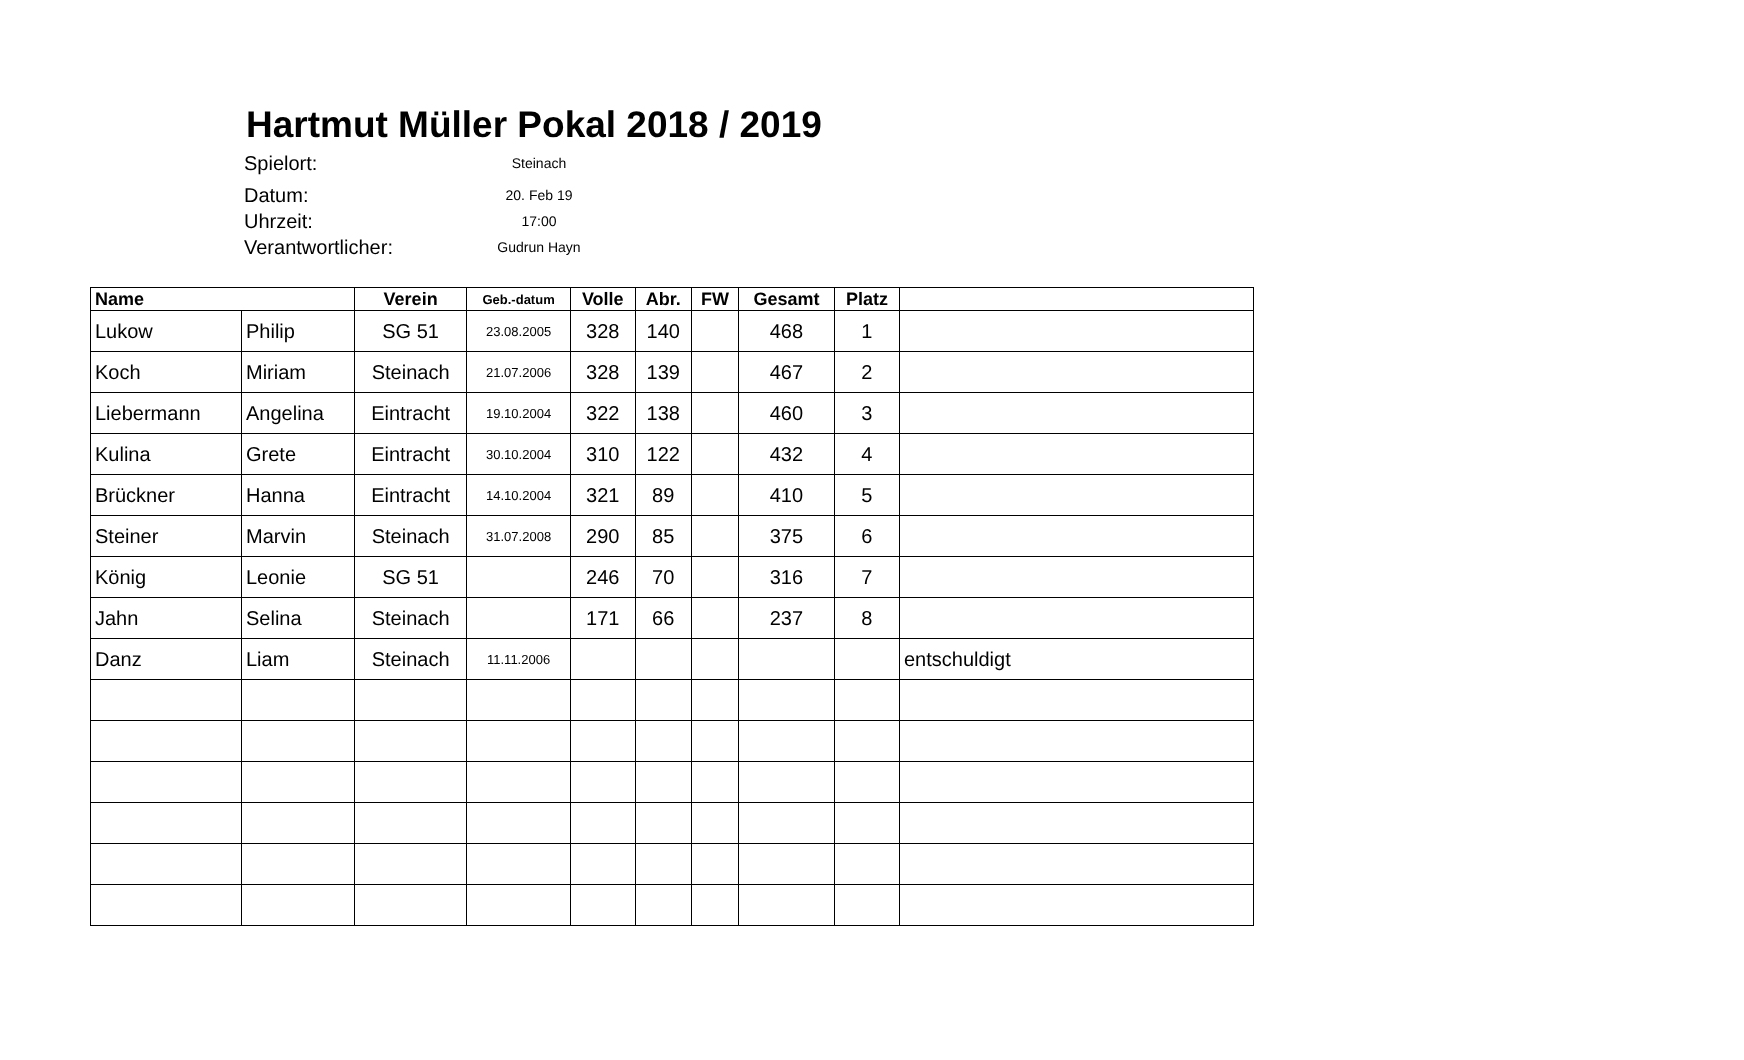Hartmut Müller Pokal 2018 / 2019
Spielort: Steinach
Datum: 20. Feb 19
Uhrzeit: 17:00
Verantwortlicher: Gudrun Hayn
| Name | | Verein | Geb.-datum | Volle | Abr. | FW | Gesamt | Platz | |
| --- | --- | --- | --- | --- | --- | --- | --- | --- | --- |
| Lukow | Philip | SG 51 | 23.08.2005 | 328 | 140 | | 468 | 1 | |
| Koch | Miriam | Steinach | 21.07.2006 | 328 | 139 | | 467 | 2 | |
| Liebermann | Angelina | Eintracht | 19.10.2004 | 322 | 138 | | 460 | 3 | |
| Kulina | Grete | Eintracht | 30.10.2004 | 310 | 122 | | 432 | 4 | |
| Brückner | Hanna | Eintracht | 14.10.2004 | 321 | 89 | | 410 | 5 | |
| Steiner | Marvin | Steinach | 31.07.2008 | 290 | 85 | | 375 | 6 | |
| König | Leonie | SG 51 | | 246 | 70 | | 316 | 7 | |
| Jahn | Selina | Steinach | | 171 | 66 | | 237 | 8 | |
| Danz | Liam | Steinach | 11.11.2006 | | | | | | entschuldigt |